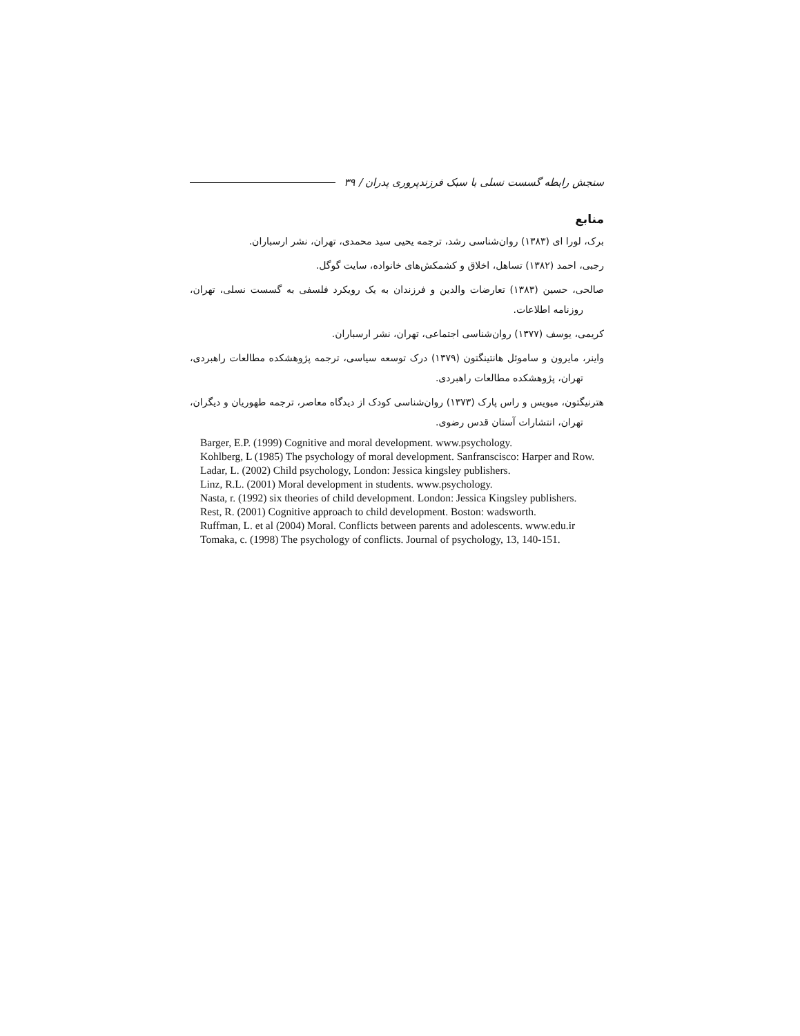سنجش رابطه گسست نسلی با سبک فرزندپروری پدران / ۳۹
منابع
برک، لورا ای (۱۳۸۳) روان‌شناسی رشد، ترجمه یحیی سید محمدی، تهران، نشر ارسباران.
رجبی، احمد (۱۳۸۲) تساهل، اخلاق و کشمکش‌های خانواده، سایت گوگل.
صالحی، حسین (۱۳۸۳) تعارضات والدین و فرزندان به یک رویکرد فلسفی به گسست نسلی، تهران، روزنامه اطلاعات.
کریمی، یوسف (۱۳۷۷) روان‌شناسی اجتماعی، تهران، نشر ارسباران.
واینر، مایرون و ساموئل هانتینگتون (۱۳۷۹) درک توسعه سیاسی، ترجمه پژوهشکده مطالعات راهبردی، تهران، پژوهشکده مطالعات راهبردی.
هترنیگتون، میویس و راس پارک (۱۳۷۳) روان‌شناسی کودک از دیدگاه معاصر، ترجمه طهوریان و دیگران، تهران، انتشارات آستان قدس رضوی.
Barger, E.P. (1999) Cognitive and moral development. www.psychology.
Kohlberg, L (1985) The psychology of moral development. Sanfranscisco: Harper and Row.
Ladar, L. (2002) Child psychology, London: Jessica kingsley publishers.
Linz, R.L. (2001) Moral development in students. www.psychology.
Nasta, r. (1992) six theories of child development. London: Jessica Kingsley publishers.
Rest, R. (2001) Cognitive approach to child development. Boston: wadsworth.
Ruffman, L. et al (2004) Moral. Conflicts between parents and adolescents. www.edu.ir
Tomaka, c. (1998) The psychology of conflicts. Journal of psychology, 13, 140-151.